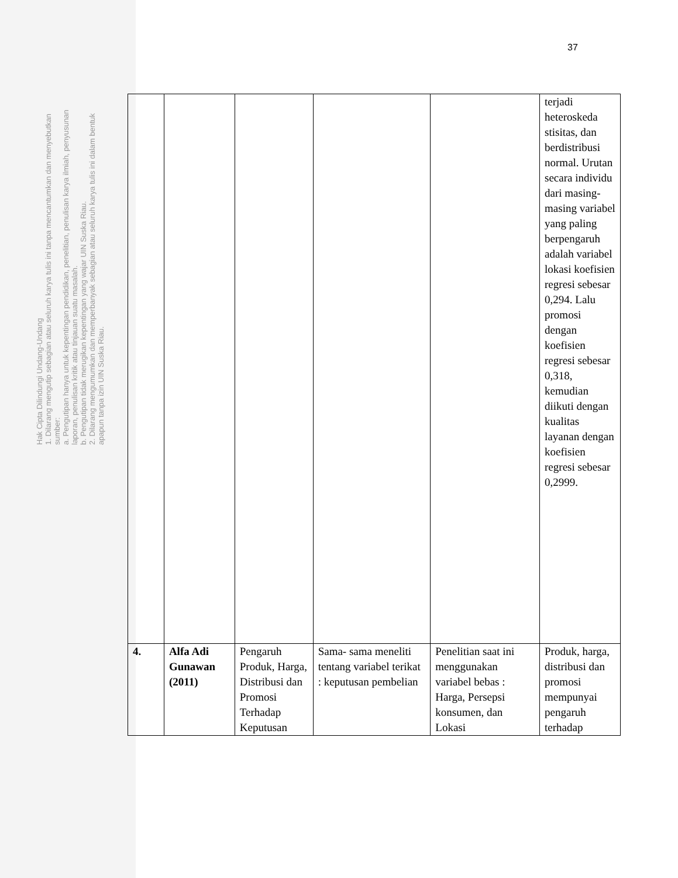Hak Cipta Dilindungi Undang-Undang
1. Dilarang mengutip sebagian atau seluruh karya tulis ini tanpa mencantumkan dan menyebutkan sumber:
a. Pengutipan hanya untuk kepentingan pendidikan, penelitian, penulisan karya ilmiah, penyusunan laporan, penulisan kritik atau tinjauan suatu masalah.
b. Pengutipan tidak merugikan kepentingan yang wajar UIN Suska Riau.
2. Dilarang mengumumkan dan memperbanyak sebagian atau seluruh karya tulis ini dalam bentuk apapun tanpa izin UIN Suska Riau.
37
| | | | | | terjadi heteroskeda stisitas, dan berdistribusi normal. Urutan secara individu dari masing-masing variabel yang paling berpengaruh adalah variabel lokasi koefisien regresi sebesar 0,294. Lalu promosi dengan koefisien regresi sebesar 0,318, kemudian diikuti dengan kualitas layanan dengan koefisien regresi sebesar 0,2999. |
| 4. | Alfa Adi Gunawan (2011) | Pengaruh Produk, Harga, Distribusi dan Promosi Terhadap Keputusan | Sama- sama meneliti tentang variabel terikat : keputusan pembelian | Penelitian saat ini menggunakan variabel bebas : Harga, Persepsi konsumen, dan Lokasi | Produk, harga, distribusi dan promosi mempunyai pengaruh terhadap |